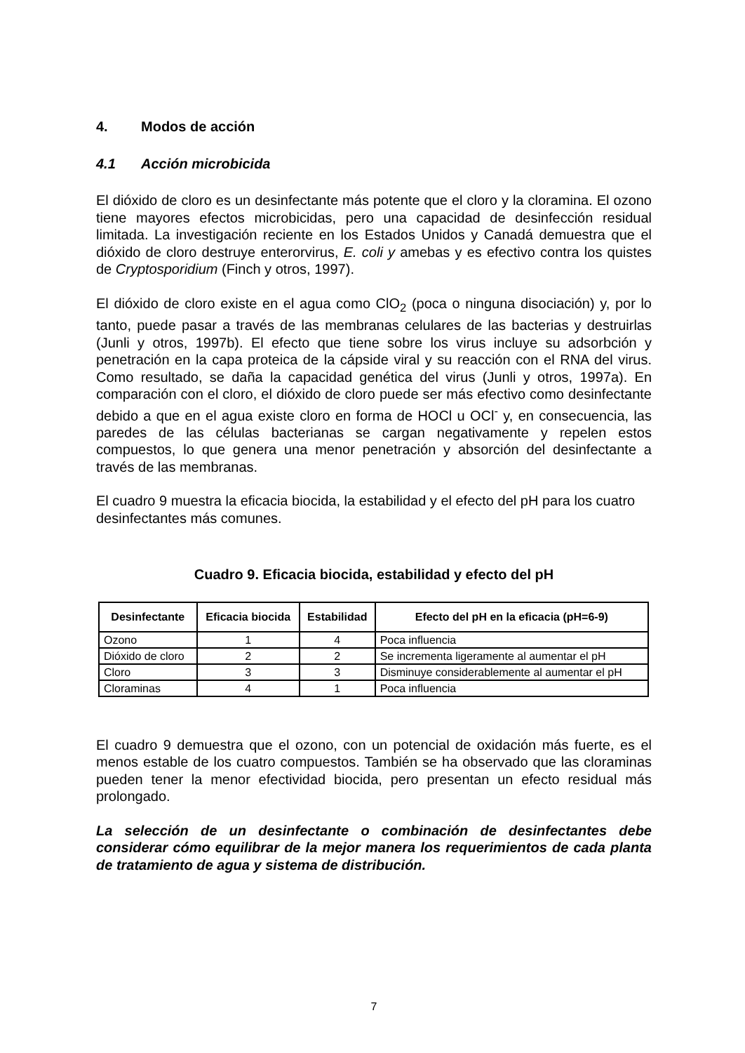4. Modos de acción
4.1 Acción microbicida
El dióxido de cloro es un desinfectante más potente que el cloro y la cloramina. El ozono tiene mayores efectos microbicidas, pero una capacidad de desinfección residual limitada. La investigación reciente en los Estados Unidos y Canadá demuestra que el dióxido de cloro destruye enterorvirus, E. coli y amebas y es efectivo contra los quistes de Cryptosporidium (Finch y otros, 1997).
El dióxido de cloro existe en el agua como ClO<sub>2</sub> (poca o ninguna disociación) y, por lo tanto, puede pasar a través de las membranas celulares de las bacterias y destruirlas (Junli y otros, 1997b). El efecto que tiene sobre los virus incluye su adsorbción y penetración en la capa proteica de la cápside viral y su reacción con el RNA del virus. Como resultado, se daña la capacidad genética del virus (Junli y otros, 1997a). En comparación con el cloro, el dióxido de cloro puede ser más efectivo como desinfectante debido a que en el agua existe cloro en forma de HOCl u OCl<sup>-</sup> y, en consecuencia, las paredes de las células bacterianas se cargan negativamente y repelen estos compuestos, lo que genera una menor penetración y absorción del desinfectante a través de las membranas.
El cuadro 9 muestra la eficacia biocida, la estabilidad y el efecto del pH para los cuatro desinfectantes más comunes.
Cuadro 9. Eficacia biocida, estabilidad y efecto del pH
| Desinfectante | Eficacia biocida | Estabilidad | Efecto del pH en la eficacia (pH=6-9) |
| --- | --- | --- | --- |
| Ozono | 1 | 4 | Poca influencia |
| Dióxido de cloro | 2 | 2 | Se incrementa ligeramente al aumentar el pH |
| Cloro | 3 | 3 | Disminuye considerablemente al aumentar el pH |
| Cloraminas | 4 | 1 | Poca influencia |
El cuadro 9 demuestra que el ozono, con un potencial de oxidación más fuerte, es el menos estable de los cuatro compuestos. También se ha observado que las cloraminas pueden tener la menor efectividad biocida, pero presentan un efecto residual más prolongado.
La selección de un desinfectante o combinación de desinfectantes debe considerar cómo equilibrar de la mejor manera los requerimientos de cada planta de tratamiento de agua y sistema de distribución.
7